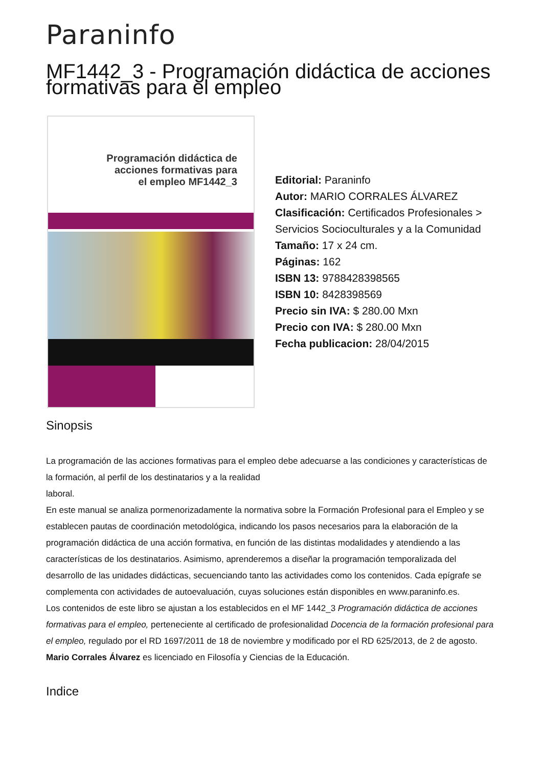Paraninfo
MF1442_3 - Programación didáctica de acciones formativas para el empleo
Programación didáctica de acciones formativas para el empleo MF1442_3
Editorial: Paraninfo
Autor: MARIO CORRALES ÁLVAREZ
Clasificación: Certificados Profesionales > Servicios Socioculturales y a la Comunidad
Tamaño: 17 x 24 cm.
Páginas: 162
ISBN 13: 9788428398565
ISBN 10: 8428398569
Precio sin IVA: $ 280.00 Mxn
Precio con IVA: $ 280.00 Mxn
Fecha publicacion: 28/04/2015
Sinopsis
La programación de las acciones formativas para el empleo debe adecuarse a las condiciones y características de la formación, al perfil de los destinatarios y a la realidad
laboral.
En este manual se analiza pormenorizadamente la normativa sobre la Formación Profesional para el Empleo y se establecen pautas de coordinación metodológica, indicando los pasos necesarios para la elaboración de la programación didáctica de una acción formativa, en función de las distintas modalidades y atendiendo a las características de los destinatarios. Asimismo, aprenderemos a diseñar la programación temporalizada del desarrollo de las unidades didácticas, secuenciando tanto las actividades como los contenidos. Cada epígrafe se complementa con actividades de autoevaluación, cuyas soluciones están disponibles en www.paraninfo.es.
Los contenidos de este libro se ajustan a los establecidos en el MF 1442_3 Programación didáctica de acciones formativas para el empleo, perteneciente al certificado de profesionalidad Docencia de la formación profesional para el empleo, regulado por el RD 1697/2011 de 18 de noviembre y modificado por el RD 625/2013, de 2 de agosto.
Mario Corrales Álvarez es licenciado en Filosofía y Ciencias de la Educación.
Indice